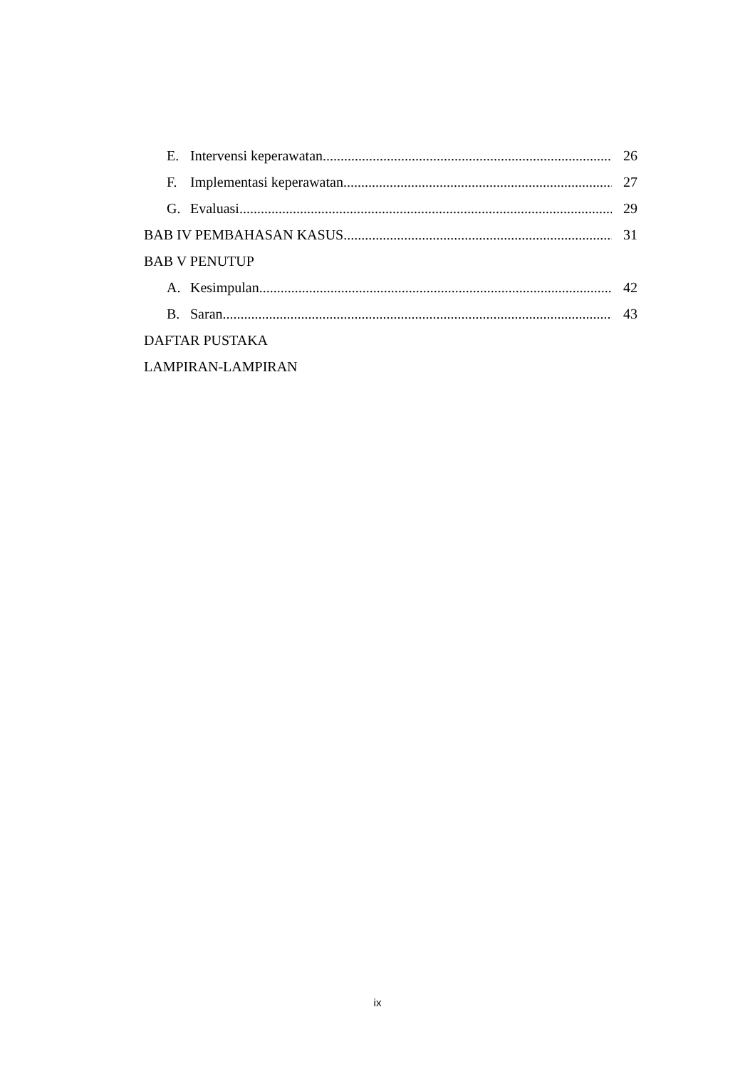E. Intervensi keperawatan 26
F. Implementasi keperawatan 27
G. Evaluasi 29
BAB IV PEMBAHASAN KASUS 31
BAB V PENUTUP
A. Kesimpulan 42
B. Saran 43
DAFTAR PUSTAKA
LAMPIRAN-LAMPIRAN
ix